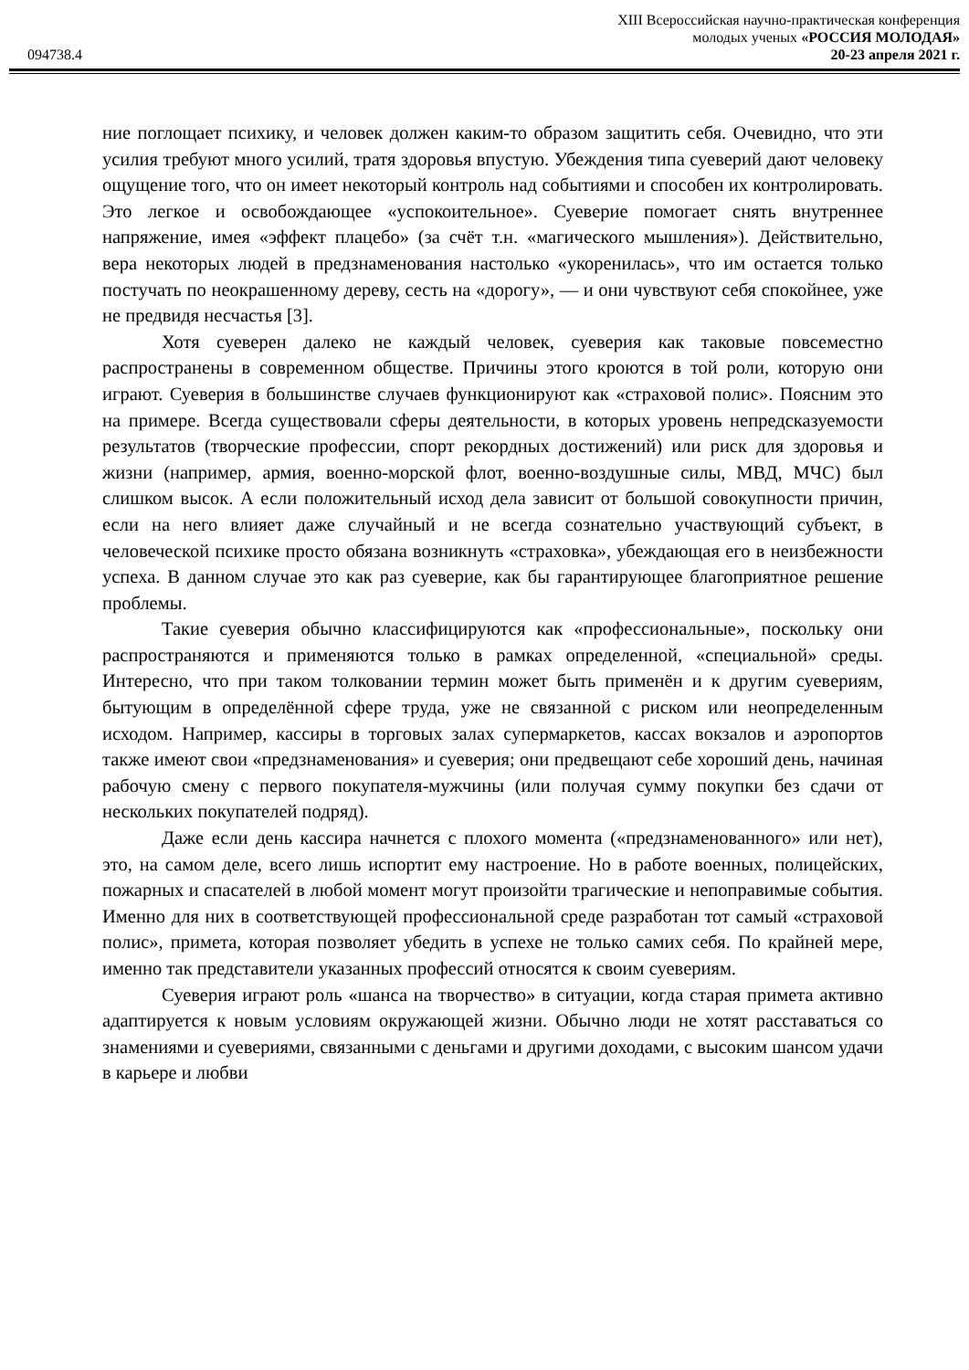XIII Всероссийская научно-практическая конференция
молодых ученых «РОССИЯ МОЛОДАЯ»
094738.4 20-23 апреля 2021 г.
ние поглощает психику, и человек должен каким-то образом защитить себя. Очевидно, что эти усилия требуют много усилий, тратя здоровья впустую. Убеждения типа суеверий дают человеку ощущение того, что он имеет некоторый контроль над событиями и способен их контролировать. Это легкое и освобождающее «успокоительное». Суеверие помогает снять внутреннее напряжение, имея «эффект плацебо» (за счёт т.н. «магического мышления»). Действительно, вера некоторых людей в предзнаменования настолько «укоренилась», что им остается только постучать по неокрашенному дереву, сесть на «дорогу», — и они чувствуют себя спокойнее, уже не предвидя несчастья [3].
Хотя суеверен далеко не каждый человек, суеверия как таковые повсеместно распространены в современном обществе. Причины этого кроются в той роли, которую они играют. Суеверия в большинстве случаев функционируют как «страховой полис». Поясним это на примере. Всегда существовали сферы деятельности, в которых уровень непредсказуемости результатов (творческие профессии, спорт рекордных достижений) или риск для здоровья и жизни (например, армия, военно-морской флот, военно-воздушные силы, МВД, МЧС) был слишком высок. А если положительный исход дела зависит от большой совокупности причин, если на него влияет даже случайный и не всегда сознательно участвующий субъект, в человеческой психике просто обязана возникнуть «страховка», убеждающая его в неизбежности успеха. В данном случае это как раз суеверие, как бы гарантирующее благоприятное решение проблемы.
Такие суеверия обычно классифицируются как «профессиональные», поскольку они распространяются и применяются только в рамках определенной, «специальной» среды. Интересно, что при таком толковании термин может быть применён и к другим суевериям, бытующим в определённой сфере труда, уже не связанной с риском или неопределенным исходом. Например, кассиры в торговых залах супермаркетов, кассах вокзалов и аэропортов также имеют свои «предзнаменования» и суеверия; они предвещают себе хороший день, начиная рабочую смену с первого покупателя-мужчины (или получая сумму покупки без сдачи от нескольких покупателей подряд).
Даже если день кассира начнется с плохого момента («предзнаменованного» или нет), это, на самом деле, всего лишь испортит ему настроение. Но в работе военных, полицейских, пожарных и спасателей в любой момент могут произойти трагические и непоправимые события. Именно для них в соответствующей профессиональной среде разработан тот самый «страховой полис», примета, которая позволяет убедить в успехе не только самих себя. По крайней мере, именно так представители указанных профессий относятся к своим суевериям.
Суеверия играют роль «шанса на творчество» в ситуации, когда старая примета активно адаптируется к новым условиям окружающей жизни. Обычно люди не хотят расставаться со знамениями и суевериями, связанными с деньгами и другими доходами, с высоким шансом удачи в карьере и любви